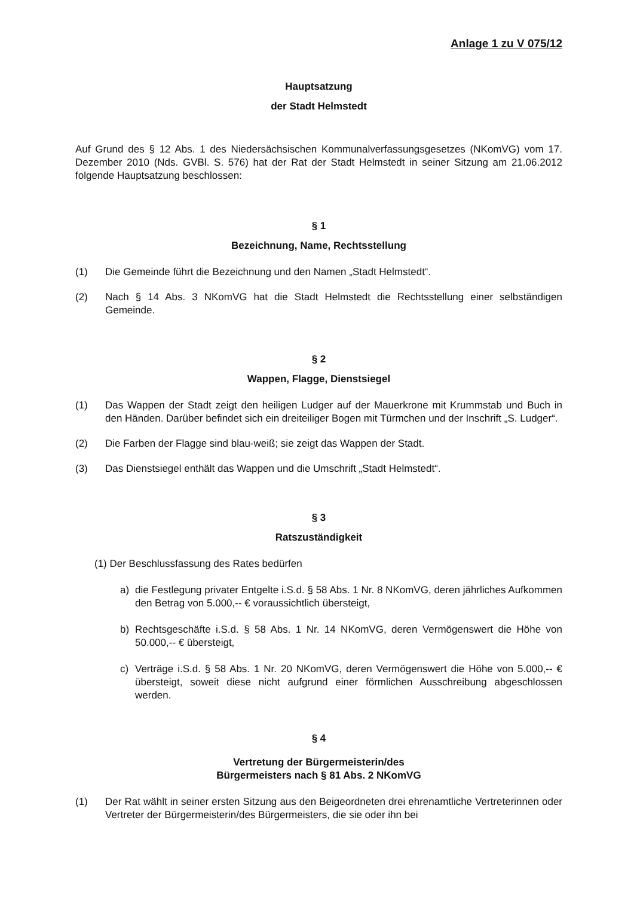Anlage 1 zu V 075/12
Hauptsatzung
der Stadt Helmstedt
Auf Grund des § 12 Abs. 1 des Niedersächsischen Kommunalverfassungsgesetzes (NKomVG) vom 17. Dezember 2010 (Nds. GVBl. S. 576) hat der Rat der Stadt Helmstedt in seiner Sitzung am 21.06.2012 folgende Hauptsatzung beschlossen:
§ 1
Bezeichnung, Name, Rechtsstellung
(1) Die Gemeinde führt die Bezeichnung und den Namen „Stadt Helmstedt“.
(2) Nach § 14 Abs. 3 NKomVG hat die Stadt Helmstedt die Rechtsstellung einer selbständigen Gemeinde.
§ 2
Wappen, Flagge, Dienstsiegel
(1) Das Wappen der Stadt zeigt den heiligen Ludger auf der Mauerkrone mit Krummstab und Buch in den Händen. Darüber befindet sich ein dreiteiliger Bogen mit Türmchen und der Inschrift „S. Ludger“.
(2) Die Farben der Flagge sind blau-weiß; sie zeigt das Wappen der Stadt.
(3) Das Dienstsiegel enthält das Wappen und die Umschrift „Stadt Helmstedt“.
§ 3
Ratszuständigkeit
(1) Der Beschlussfassung des Rates bedürfen
a) die Festlegung privater Entgelte i.S.d. § 58 Abs. 1 Nr. 8 NKomVG, deren jährliches Aufkommen den Betrag von 5.000,-- € voraussichtlich übersteigt,
b) Rechtsgeschäfte i.S.d. § 58 Abs. 1 Nr. 14 NKomVG, deren Vermögenswert die Höhe von 50.000,-- € übersteigt,
c) Verträge i.S.d. § 58 Abs. 1 Nr. 20 NKomVG, deren Vermögenswert die Höhe von 5.000,-- € übersteigt, soweit diese nicht aufgrund einer förmlichen Ausschreibung abgeschlossen werden.
§ 4
Vertretung der Bürgermeisterin/des
Bürgermeisters nach § 81 Abs. 2 NKomVG
(1) Der Rat wählt in seiner ersten Sitzung aus den Beigeordneten drei ehrenamtliche Vertreterinnen oder Vertreter der Bürgermeisterin/des Bürgermeisters, die sie oder ihn bei